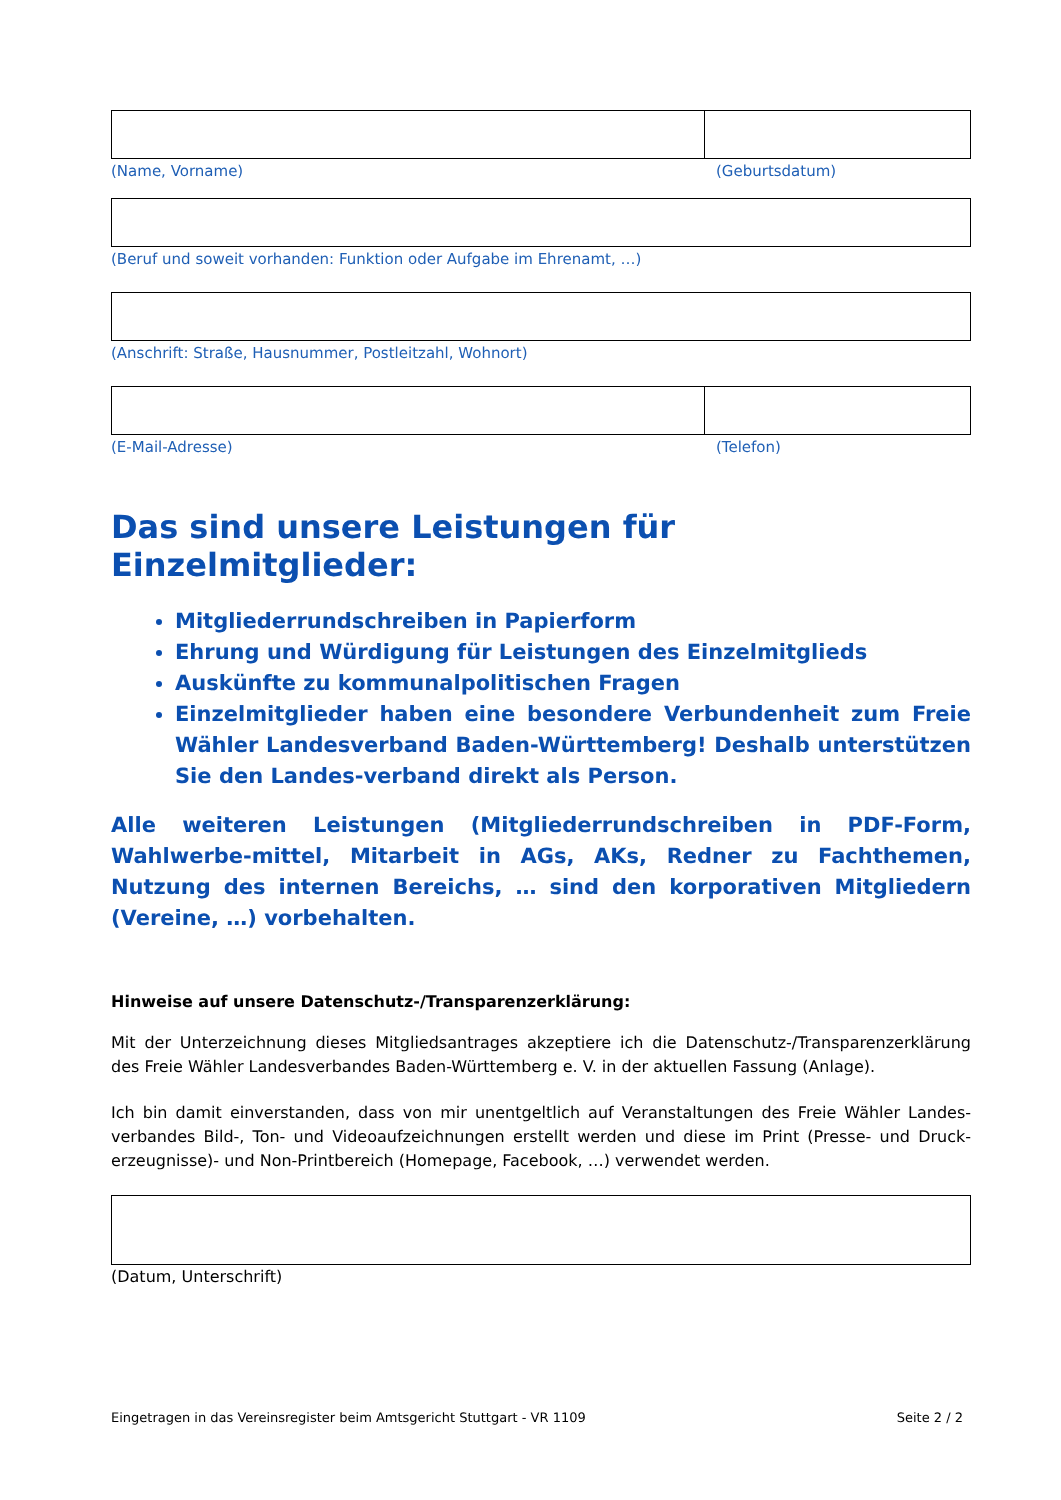(Name, Vorname) (Geburtsdatum)
(Beruf und soweit vorhanden: Funktion oder Aufgabe im Ehrenamt, …)
(Anschrift: Straße, Hausnummer, Postleitzahl, Wohnort)
(E-Mail-Adresse) (Telefon)
Das sind unsere Leistungen für Einzelmitglieder:
Mitgliederrundschreiben in Papierform
Ehrung und Würdigung für Leistungen des Einzelmitglieds
Auskünfte zu kommunalpolitischen Fragen
Einzelmitglieder haben eine besondere Verbundenheit zum Freie Wähler Landesverband Baden-Württemberg! Deshalb unterstützen Sie den Landes-verband direkt als Person.
Alle weiteren Leistungen (Mitgliederrundschreiben in PDF-Form, Wahlwerbe-mittel, Mitarbeit in AGs, AKs, Redner zu Fachthemen, Nutzung des internen Bereichs, … sind den korporativen Mitgliedern (Vereine, …) vorbehalten.
Hinweise auf unsere Datenschutz-/Transparenzerklärung:
Mit der Unterzeichnung dieses Mitgliedsantrages akzeptiere ich die Datenschutz-/Transparenzerklärung des Freie Wähler Landesverbandes Baden-Württemberg e. V. in der aktuellen Fassung (Anlage).
Ich bin damit einverstanden, dass von mir unentgeltlich auf Veranstaltungen des Freie Wähler Landes-verbandes Bild-, Ton- und Videoaufzeichnungen erstellt werden und diese im Print (Presse- und Druck-erzeugnisse)- und Non-Printbereich (Homepage, Facebook, …) verwendet werden.
(Datum, Unterschrift)
Eingetragen in das Vereinsregister beim Amtsgericht Stuttgart - VR 1109 Seite 2 / 2